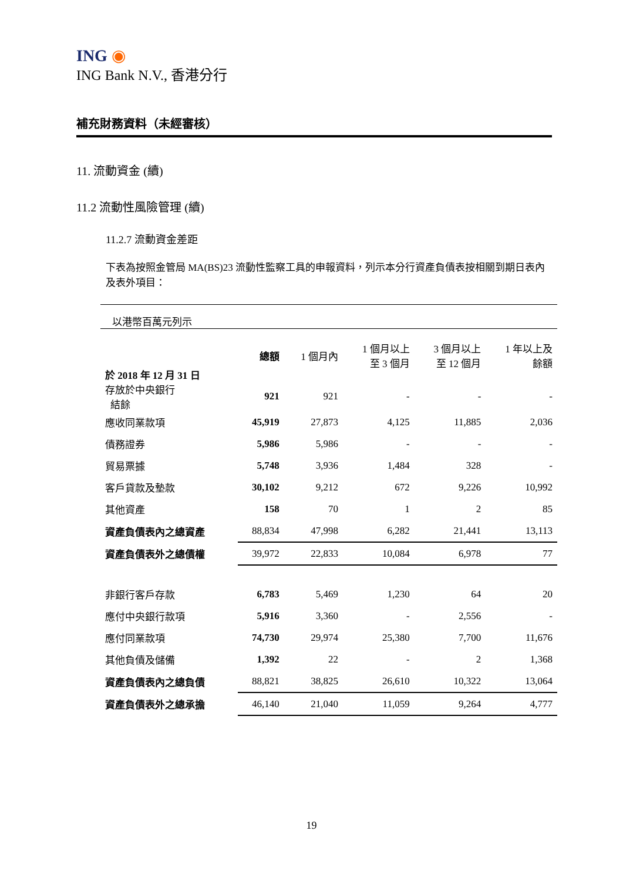ING ◉
ING Bank N.V., 香港分行
補充財務資料（未經審核）
11. 流動資金 (續)
11.2 流動性風險管理 (續)
11.2.7 流動資金差距
下表為按照金管局 MA(BS)23 流動性監察工具的申報資料，列示本分行資產負債表按相關到期日表內及表外項目：
| 以港幣百萬元列示 | | | | | |
| 於 2018 年 12 月 31 日 | 總額 | 1 個月內 | 1 個月以上 至 3 個月 | 3 個月以上 至 12 個月 | 1 年以上及 餘額 |
| 存放於中央銀行 結餘 | 921 | 921 | - | - | - |
| 應收同業款項 | 45,919 | 27,873 | 4,125 | 11,885 | 2,036 |
| 債務證券 | 5,986 | 5,986 | - | - | - |
| 貿易票據 | 5,748 | 3,936 | 1,484 | 328 | - |
| 客戶貸款及墊款 | 30,102 | 9,212 | 672 | 9,226 | 10,992 |
| 其他資產 | 158 | 70 | 1 | 2 | 85 |
| 資產負債表內之總資產 | 88,834 | 47,998 | 6,282 | 21,441 | 13,113 |
| 資產負債表外之總債權 | 39,972 | 22,833 | 10,084 | 6,978 | 77 |
| 非銀行客戶存款 | 6,783 | 5,469 | 1,230 | 64 | 20 |
| 應付中央銀行款項 | 5,916 | 3,360 | - | 2,556 | - |
| 應付同業款項 | 74,730 | 29,974 | 25,380 | 7,700 | 11,676 |
| 其他負債及儲備 | 1,392 | 22 | - | 2 | 1,368 |
| 資產負債表內之總負債 | 88,821 | 38,825 | 26,610 | 10,322 | 13,064 |
| 資產負債表外之總承擔 | 46,140 | 21,040 | 11,059 | 9,264 | 4,777 |
19